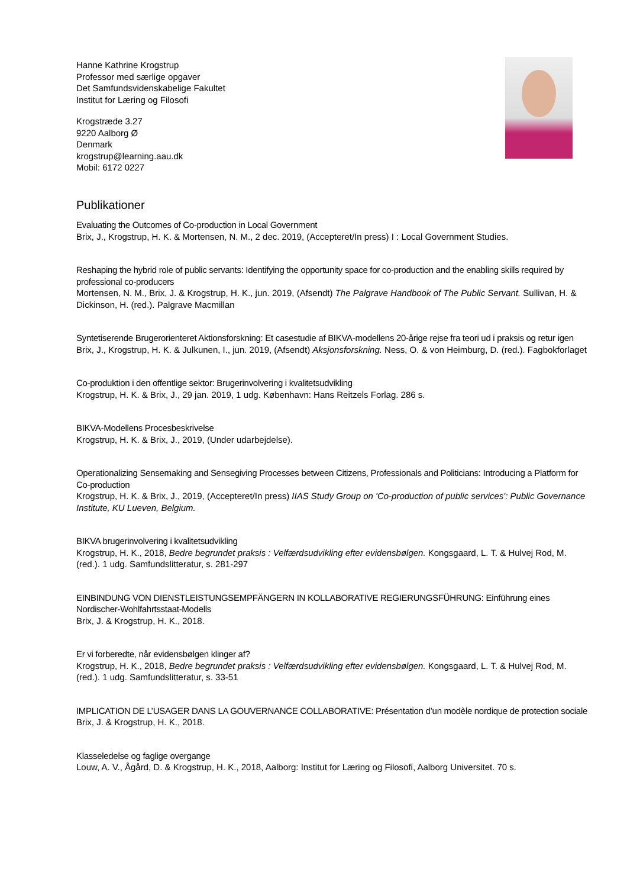Hanne Kathrine Krogstrup
Professor med særlige opgaver
Det Samfundsvidenskabelige Fakultet
Institut for Læring og Filosofi
Krogstræde 3.27
9220 Aalborg Ø
Denmark
krogstrup@learning.aau.dk
Mobil: 6172 0227
Publikationer
Evaluating the Outcomes of Co-production in Local Government
Brix, J., Krogstrup, H. K. & Mortensen, N. M., 2 dec. 2019, (Accepteret/In press) I : Local Government Studies.
Reshaping the hybrid role of public servants: Identifying the opportunity space for co-production and the enabling skills required by professional co-producers
Mortensen, N. M., Brix, J. & Krogstrup, H. K., jun. 2019, (Afsendt) The Palgrave Handbook of The Public Servant. Sullivan, H. & Dickinson, H. (red.). Palgrave Macmillan
Syntetiserende Brugerorienteret Aktionsforskning: Et casestudie af BIKVA-modellens 20-årige rejse fra teori ud i praksis og retur igen
Brix, J., Krogstrup, H. K. & Julkunen, I., jun. 2019, (Afsendt) Aksjonsforskning. Ness, O. & von Heimburg, D. (red.). Fagbokforlaget
Co-produktion i den offentlige sektor: Brugerinvolvering i kvalitetsudvikling
Krogstrup, H. K. & Brix, J., 29 jan. 2019, 1 udg. København: Hans Reitzels Forlag. 286 s.
BIKVA-Modellens Procesbeskrivelse
Krogstrup, H. K. & Brix, J., 2019, (Under udarbejdelse).
Operationalizing Sensemaking and Sensegiving Processes between Citizens, Professionals and Politicians: Introducing a Platform for Co-production
Krogstrup, H. K. & Brix, J., 2019, (Accepteret/In press) IIAS Study Group on 'Co-production of public services': Public Governance Institute, KU Lueven, Belgium.
BIKVA brugerinvolvering i kvalitetsudvikling
Krogstrup, H. K., 2018, Bedre begrundet praksis : Velfærdsudvikling efter evidensbølgen. Kongsgaard, L. T. & Hulvej Rod, M. (red.). 1 udg. Samfundslitteratur, s. 281-297
EINBINDUNG VON DIENSTLEISTUNGSEMPFÄNGERN IN KOLLABORATIVE REGIERUNGSFÜHRUNG: Einführung eines Nordischer-Wohlfahrtsstaat-Modells
Brix, J. & Krogstrup, H. K., 2018.
Er vi forberedte, når evidensbølgen klinger af?
Krogstrup, H. K., 2018, Bedre begrundet praksis : Velfærdsudvikling efter evidensbølgen. Kongsgaard, L. T. & Hulvej Rod, M. (red.). 1 udg. Samfundslitteratur, s. 33-51
IMPLICATION DE L’USAGER DANS LA GOUVERNANCE COLLABORATIVE: Présentation d’un modèle nordique de protection sociale
Brix, J. & Krogstrup, H. K., 2018.
Klasseledelse og faglige overgange
Louw, A. V., Ågård, D. & Krogstrup, H. K., 2018, Aalborg: Institut for Læring og Filosofi, Aalborg Universitet. 70 s.